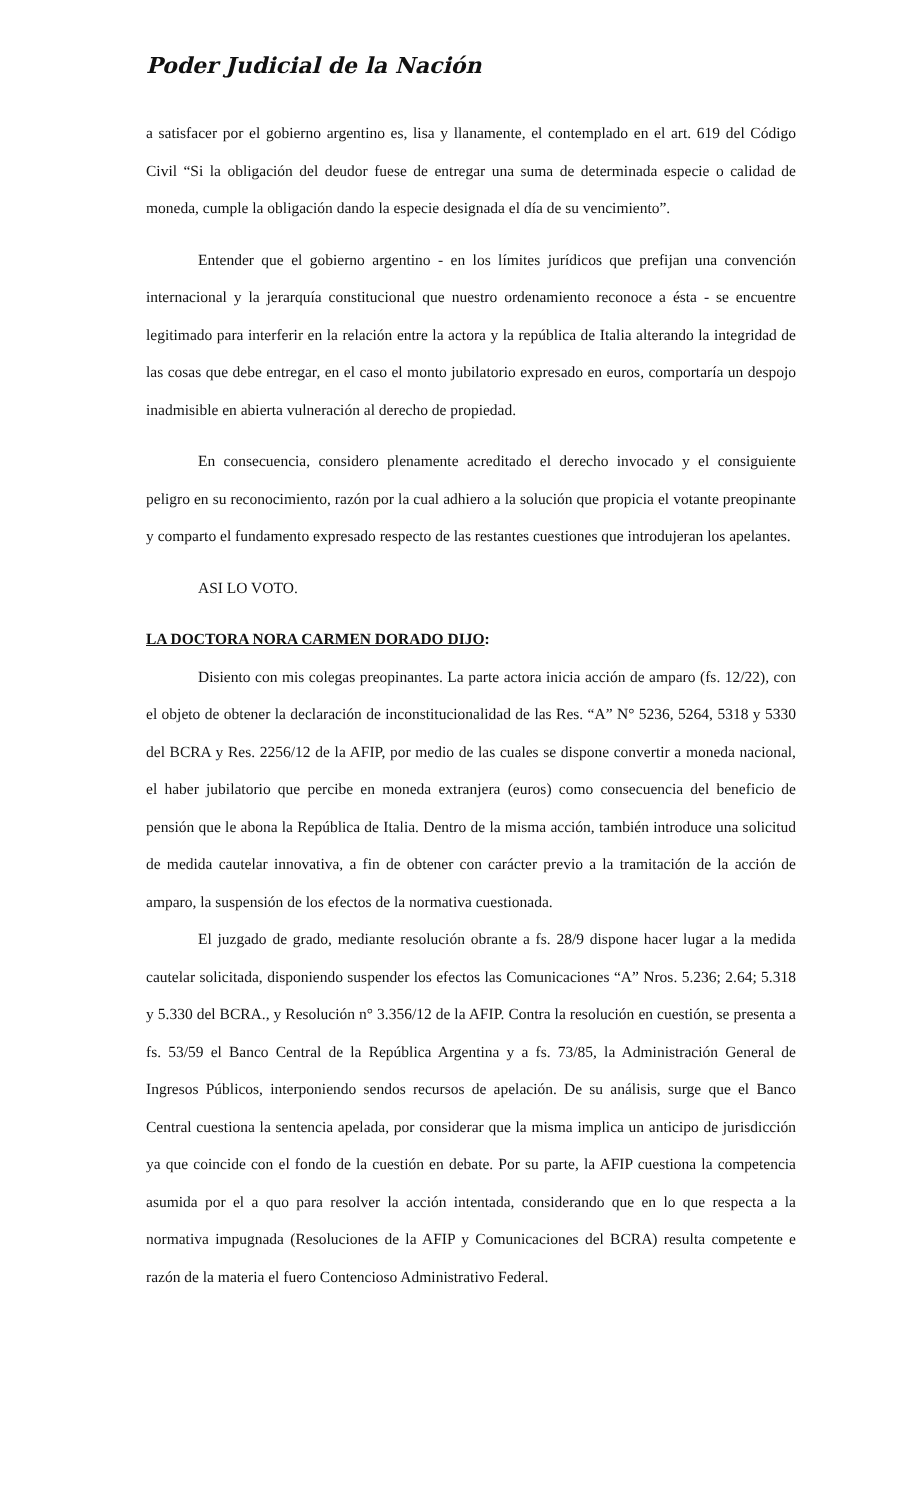Poder Judicial de la Nación
a satisfacer por el gobierno argentino es, lisa y llanamente, el contemplado en el art. 619 del Código Civil “Si la obligación del deudor fuese de entregar una suma de determinada especie o calidad de moneda, cumple la obligación dando la especie designada el día de su vencimiento”.
Entender que el gobierno argentino - en los límites jurídicos que prefijan una convención internacional y la jerarquía constitucional que nuestro ordenamiento reconoce a ésta - se encuentre legitimado para interferir en la relación entre la actora y la república de Italia alterando la integridad de las cosas que debe entregar, en el caso el monto jubilatorio expresado en euros, comportaría un despojo inadmisible en abierta vulneración al derecho de propiedad.
En consecuencia, considero plenamente acreditado el derecho invocado y el consiguiente peligro en su reconocimiento, razón por la cual adhiero a la solución que propicia el votante preopinante y comparto el fundamento expresado respecto de las restantes cuestiones que introdujeran los apelantes.
ASI LO VOTO.
LA DOCTORA NORA CARMEN DORADO DIJO:
Disiento con mis colegas preopinantes. La parte actora inicia acción de amparo (fs. 12/22), con el objeto de obtener la declaración de inconstitucionalidad de las Res. “A” N° 5236, 5264, 5318 y 5330 del BCRA y Res. 2256/12 de la AFIP, por medio de las cuales se dispone convertir a moneda nacional, el haber jubilatorio que percibe en moneda extranjera (euros) como consecuencia del beneficio de pensión que le abona la República de Italia. Dentro de la misma acción, también introduce una solicitud de medida cautelar innovativa, a fin de obtener con carácter previo a la tramitación de la acción de amparo, la suspensión de los efectos de la normativa cuestionada.
El juzgado de grado, mediante resolución obrante a fs. 28/9 dispone hacer lugar a la medida cautelar solicitada, disponiendo suspender los efectos las Comunicaciones “A” Nros. 5.236; 2.64; 5.318 y 5.330 del BCRA., y Resolución n° 3.356/12 de la AFIP. Contra la resolución en cuestión, se presenta a fs. 53/59 el Banco Central de la República Argentina y a fs. 73/85, la Administración General de Ingresos Públicos, interponiendo sendos recursos de apelación. De su análisis, surge que el Banco Central cuestiona la sentencia apelada, por considerar que la misma implica un anticipo de jurisdicción ya que coincide con el fondo de la cuestión en debate. Por su parte, la AFIP cuestiona la competencia asumida por el a quo para resolver la acción intentada, considerando que en lo que respecta a la normativa impugnada (Resoluciones de la AFIP y Comunicaciones del BCRA) resulta competente e razón de la materia el fuero Contencioso Administrativo Federal.